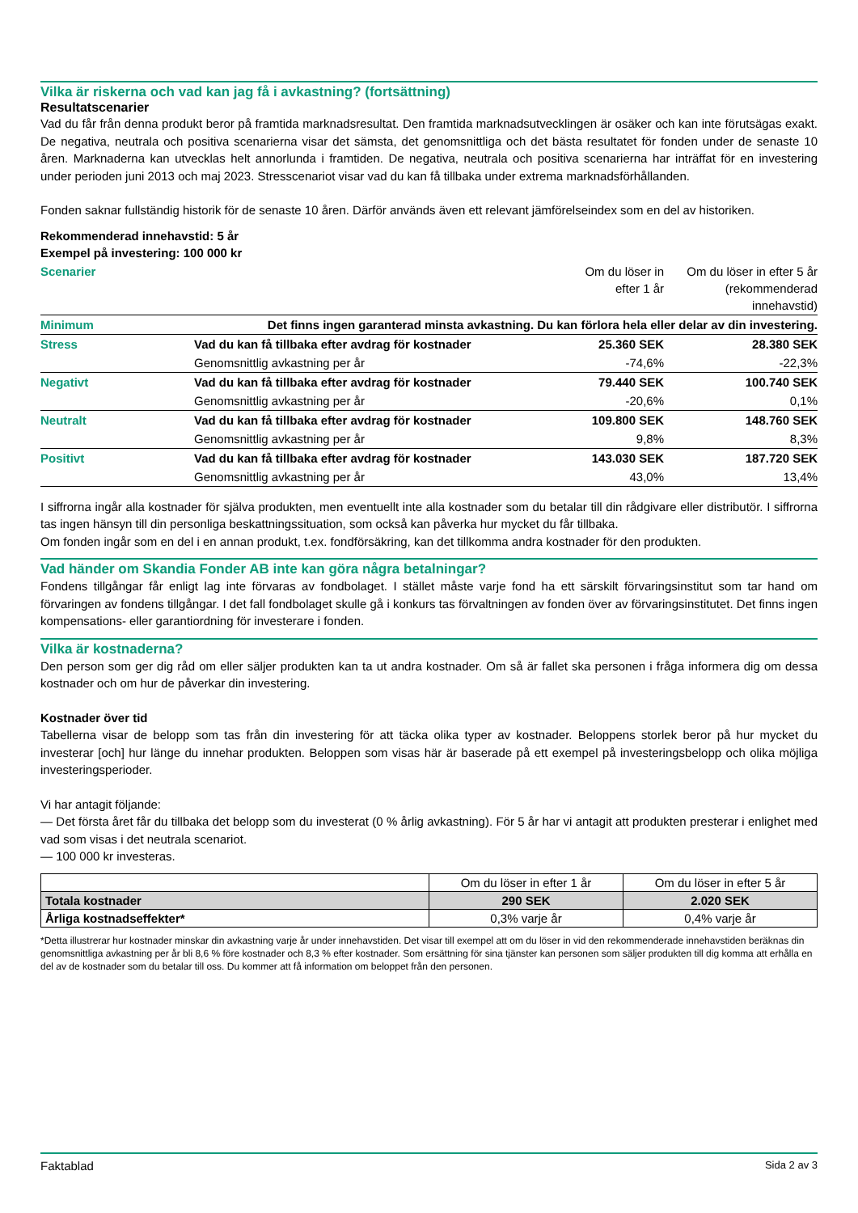Vilka är riskerna och vad kan jag få i avkastning? (fortsättning)
Resultatscenarier
Vad du får från denna produkt beror på framtida marknadsresultat. Den framtida marknadsutvecklingen är osäker och kan inte förutsägas exakt. De negativa, neutrala och positiva scenarierna visar det sämsta, det genomsnittliga och det bästa resultatet för fonden under de senaste 10 åren. Marknaderna kan utvecklas helt annorlunda i framtiden. De negativa, neutrala och positiva scenarierna har inträffat för en investering under perioden juni 2013 och maj 2023. Stresscenariot visar vad du kan få tillbaka under extrema marknadsförhållanden.
Fonden saknar fullständig historik för de senaste 10 åren. Därför används även ett relevant jämförelseindex som en del av historiken.
Rekommenderad innehavstid: 5 år
Exempel på investering: 100 000 kr
| Scenarier | | Om du löser in efter 1 år | Om du löser in efter 5 år (rekommenderad innehavstid) |
| Minimum | Det finns ingen garanterad minsta avkastning. Du kan förlora hela eller delar av din investering. | | |
| Stress | Vad du kan få tillbaka efter avdrag för kostnader | 25.360 SEK | 28.380 SEK |
| | Genomsnittlig avkastning per år | -74,6% | -22,3% |
| Negativt | Vad du kan få tillbaka efter avdrag för kostnader | 79.440 SEK | 100.740 SEK |
| | Genomsnittlig avkastning per år | -20,6% | 0,1% |
| Neutralt | Vad du kan få tillbaka efter avdrag för kostnader | 109.800 SEK | 148.760 SEK |
| | Genomsnittlig avkastning per år | 9,8% | 8,3% |
| Positivt | Vad du kan få tillbaka efter avdrag för kostnader | 143.030 SEK | 187.720 SEK |
| | Genomsnittlig avkastning per år | 43,0% | 13,4% |
I siffrorna ingår alla kostnader för själva produkten, men eventuellt inte alla kostnader som du betalar till din rådgivare eller distributör. I siffrorna tas ingen hänsyn till din personliga beskattningssituation, som också kan påverka hur mycket du får tillbaka.
Om fonden ingår som en del i en annan produkt, t.ex. fondförsäkring, kan det tillkomma andra kostnader för den produkten.
Vad händer om Skandia Fonder AB inte kan göra några betalningar?
Fondens tillgångar får enligt lag inte förvaras av fondbolaget. I stället måste varje fond ha ett särskilt förvaringsinstitut som tar hand om förvaringen av fondens tillgångar. I det fall fondbolaget skulle gå i konkurs tas förvaltningen av fonden över av förvaringsinstitutet. Det finns ingen kompensations- eller garantiordning för investerare i fonden.
Vilka är kostnaderna?
Den person som ger dig råd om eller säljer produkten kan ta ut andra kostnader. Om så är fallet ska personen i fråga informera dig om dessa kostnader och om hur de påverkar din investering.
Kostnader över tid
Tabellerna visar de belopp som tas från din investering för att täcka olika typer av kostnader. Beloppens storlek beror på hur mycket du investerar [och] hur länge du innehar produkten. Beloppen som visas här är baserade på ett exempel på investeringsbelopp och olika möjliga investeringsperioder.
Vi har antagit följande:
— Det första året får du tillbaka det belopp som du investerat (0 % årlig avkastning). För 5 år har vi antagit att produkten presterar i enlighet med vad som visas i det neutrala scenariot.
— 100 000 kr investeras.
| | Om du löser in efter 1 år | Om du löser in efter 5 år |
| Totala kostnader | 290 SEK | 2.020 SEK |
| Årliga kostnadseffekter* | 0,3% varje år | 0,4% varje år |
*Detta illustrerar hur kostnader minskar din avkastning varje år under innehavstiden. Det visar till exempel att om du löser in vid den rekommenderade innehavstiden beräknas din genomsnittliga avkastning per år bli 8,6 % före kostnader och 8,3 % efter kostnader. Som ersättning för sina tjänster kan personen som säljer produkten till dig komma att erhålla en del av de kostnader som du betalar till oss. Du kommer att få information om beloppet från den personen.
Faktablad Sida 2 av 3